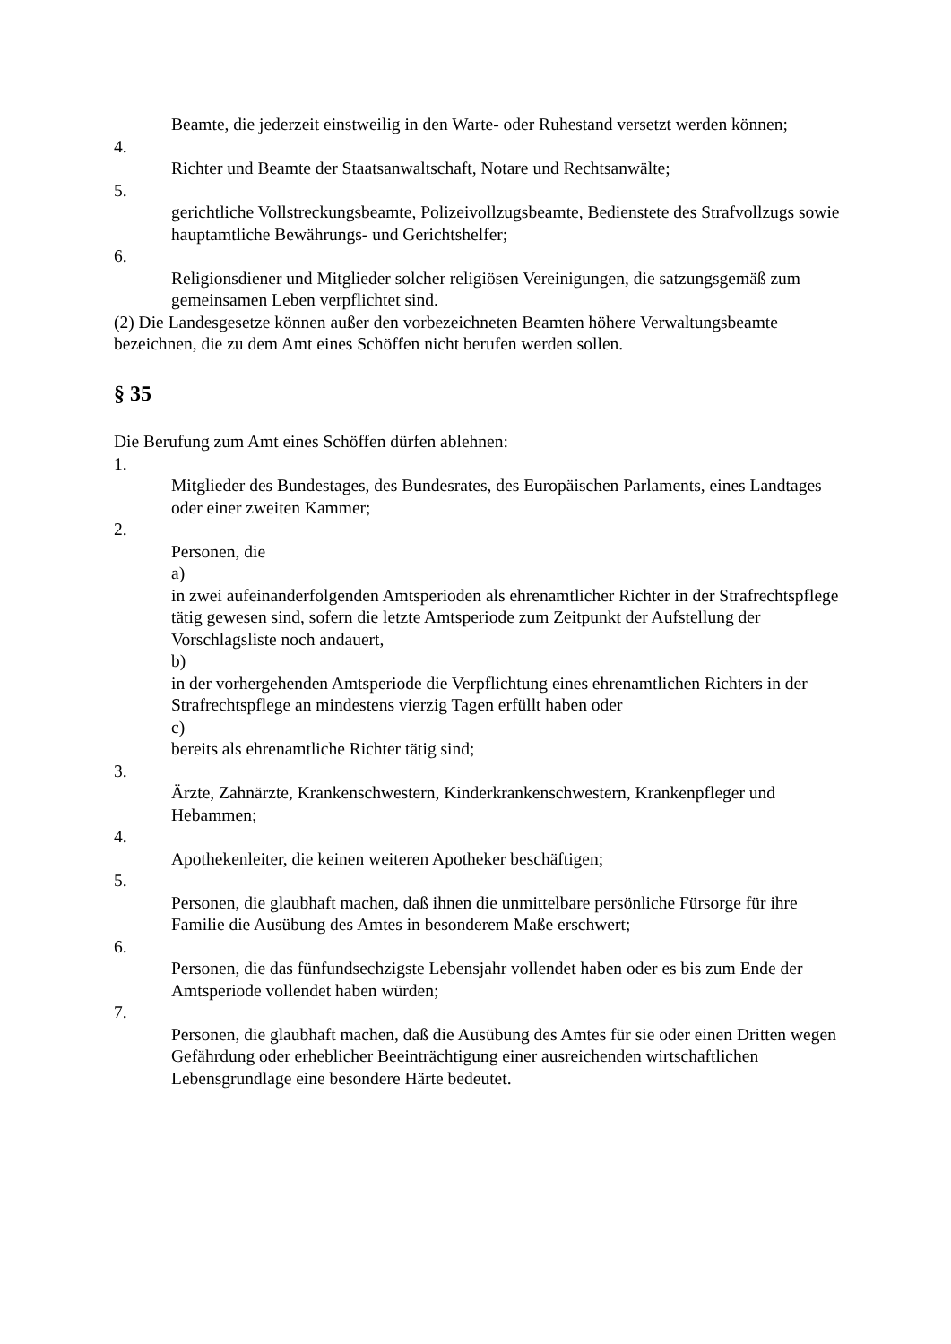Beamte, die jederzeit einstweilig in den Warte- oder Ruhestand versetzt werden können;
4.
Richter und Beamte der Staatsanwaltschaft, Notare und Rechtsanwälte;
5.
gerichtliche Vollstreckungsbeamte, Polizeivollzugsbeamte, Bedienstete des Strafvollzugs sowie hauptamtliche Bewährungs- und Gerichtshelfer;
6.
Religionsdiener und Mitglieder solcher religiösen Vereinigungen, die satzungsgemäß zum gemeinsamen Leben verpflichtet sind.
(2) Die Landesgesetze können außer den vorbezeichneten Beamten höhere Verwaltungsbeamte bezeichnen, die zu dem Amt eines Schöffen nicht berufen werden sollen.
§ 35
Die Berufung zum Amt eines Schöffen dürfen ablehnen:
1.
Mitglieder des Bundestages, des Bundesrates, des Europäischen Parlaments, eines Landtages oder einer zweiten Kammer;
2.
Personen, die
a)
in zwei aufeinanderfolgenden Amtsperioden als ehrenamtlicher Richter in der Strafrechtspflege tätig gewesen sind, sofern die letzte Amtsperiode zum Zeitpunkt der Aufstellung der Vorschlagsliste noch andauert,
b)
in der vorhergehenden Amtsperiode die Verpflichtung eines ehrenamtlichen Richters in der Strafrechtspflege an mindestens vierzig Tagen erfüllt haben oder
c)
bereits als ehrenamtliche Richter tätig sind;
3.
Ärzte, Zahnärzte, Krankenschwestern, Kinderkrankenschwestern, Krankenpfleger und Hebammen;
4.
Apothekenleiter, die keinen weiteren Apotheker beschäftigen;
5.
Personen, die glaubhaft machen, daß ihnen die unmittelbare persönliche Fürsorge für ihre Familie die Ausübung des Amtes in besonderem Maße erschwert;
6.
Personen, die das fünfundsechzigste Lebensjahr vollendet haben oder es bis zum Ende der Amtsperiode vollendet haben würden;
7.
Personen, die glaubhaft machen, daß die Ausübung des Amtes für sie oder einen Dritten wegen Gefährdung oder erheblicher Beeinträchtigung einer ausreichenden wirtschaftlichen Lebensgrundlage eine besondere Härte bedeutet.